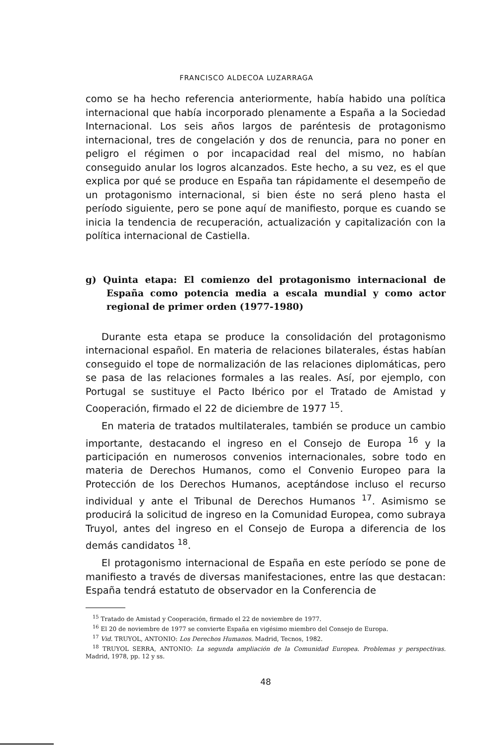FRANCISCO ALDECOA LUZARRAGA
como se ha hecho referencia anteriormente, había habido una política internacional que había incorporado plenamente a España a la Sociedad Internacional. Los seis años largos de paréntesis de protagonismo internacional, tres de congelación y dos de renuncia, para no poner en peligro el régimen o por incapacidad real del mismo, no habían conseguido anular los logros alcanzados. Este hecho, a su vez, es el que explica por qué se produce en España tan rápidamente el desempeño de un protagonismo internacional, si bien éste no será pleno hasta el período siguiente, pero se pone aquí de manifiesto, porque es cuando se inicia la tendencia de recuperación, actualización y capitalización con la política internacional de Castiella.
g) Quinta etapa: El comienzo del protagonismo internacional de España como potencia media a escala mundial y como actor regional de primer orden (1977-1980)
Durante esta etapa se produce la consolidación del protagonismo internacional español. En materia de relaciones bilaterales, éstas habían conseguido el tope de normalización de las relaciones diplomáticas, pero se pasa de las relaciones formales a las reales. Así, por ejemplo, con Portugal se sustituye el Pacto Ibérico por el Tratado de Amistad y Cooperación, firmado el 22 de diciembre de 1977 <sup>15</sup>.
En materia de tratados multilaterales, también se produce un cambio importante, destacando el ingreso en el Consejo de Europa <sup>16</sup> y la participación en numerosos convenios internacionales, sobre todo en materia de Derechos Humanos, como el Convenio Europeo para la Protección de los Derechos Humanos, aceptándose incluso el recurso individual y ante el Tribunal de Derechos Humanos <sup>17</sup>. Asimismo se producirá la solicitud de ingreso en la Comunidad Europea, como subraya Truyol, antes del ingreso en el Consejo de Europa a diferencia de los demás candidatos <sup>18</sup>.
El protagonismo internacional de España en este período se pone de manifiesto a través de diversas manifestaciones, entre las que destacan: España tendrá estatuto de observador en la Conferencia de
<sup>15</sup> Tratado de Amistad y Cooperación, firmado el 22 de noviembre de 1977.
<sup>16</sup> El 20 de noviembre de 1977 se convierte España en vigésimo miembro del Consejo de Europa.
<sup>17</sup> Vid. TRUYOL, ANTONIO: Los Derechos Humanos. Madrid, Tecnos, 1982.
<sup>18</sup> TRUYOL SERRA, ANTONIO: La segunda ampliación de la Comunidad Europea. Problemas y perspectivas. Madrid, 1978, pp. 12 y ss.
48